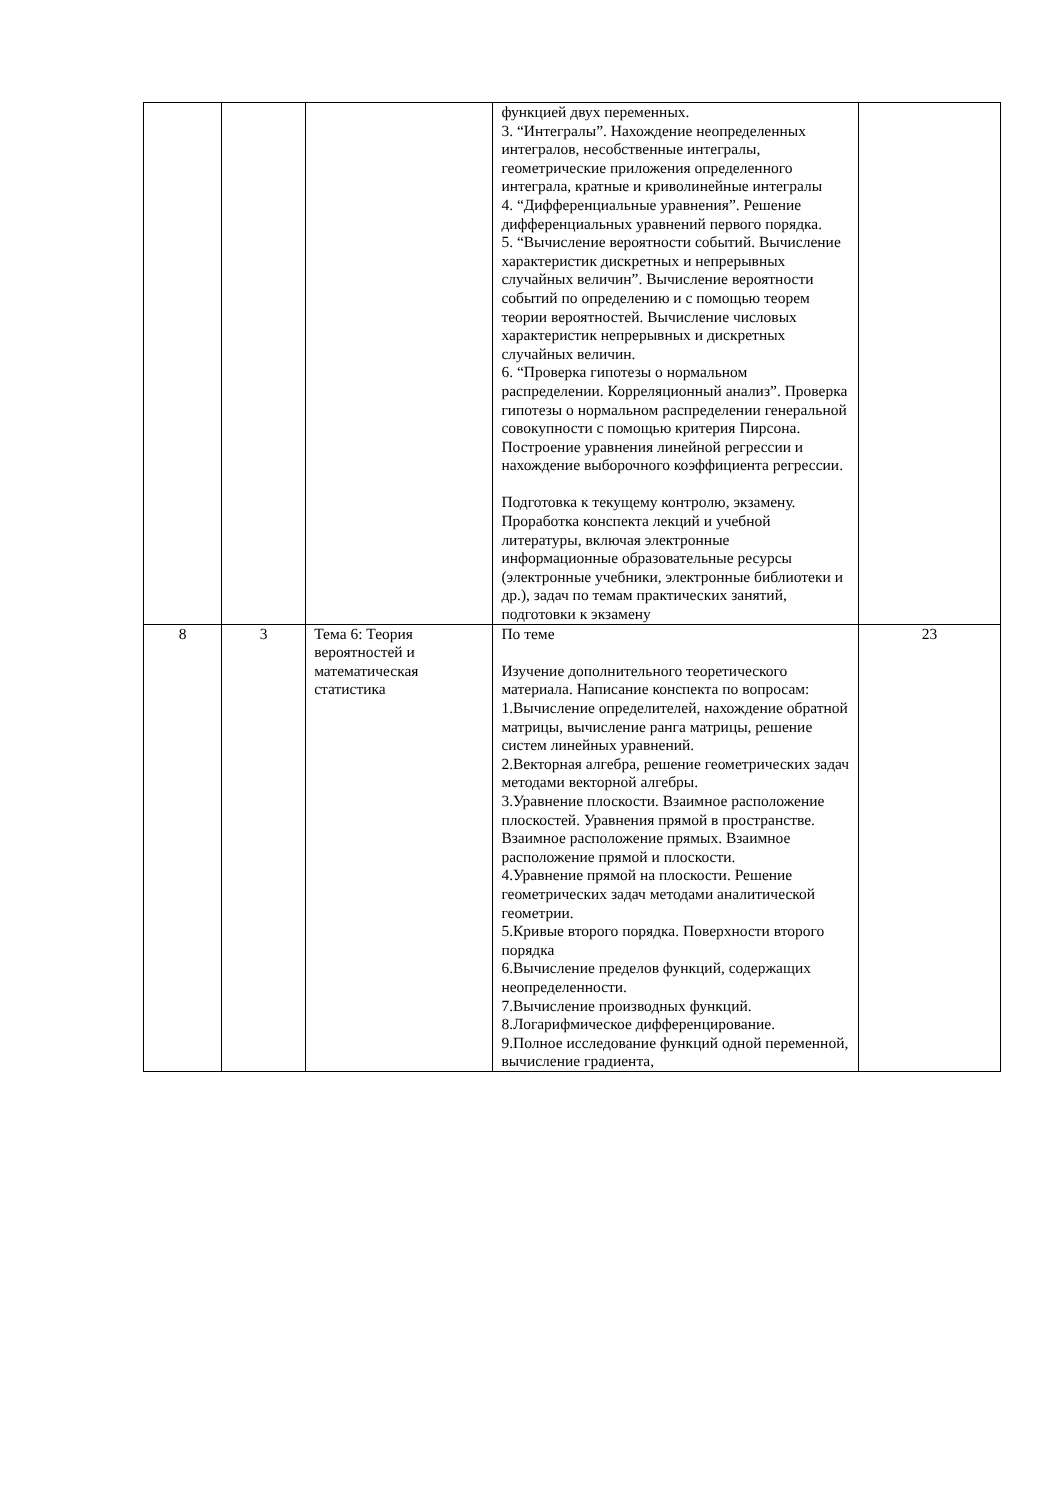| | | | функцией двух переменных. 3. “Интегралы”. Нахождение неопределенных интегралов, несобственные интегралы, геометрические приложения определенного интеграла, кратные и криволинейные интегралы 4. “Дифференциальные уравнения”. Решение дифференциальных уравнений первого порядка. 5. “Вычисление вероятности событий. Вычисление характеристик дискретных и непрерывных случайных величин”. Вычисление вероятности событий по определению и с помощью теорем теории вероятностей. Вычисление числовых характеристик непрерывных и дискретных случайных величин. 6. “Проверка гипотезы о нормальном распределении. Корреляционный анализ”. Проверка гипотезы о нормальном распределении генеральной совокупности с помощью критерия Пирсона. Построение уравнения линейной регрессии и нахождение выборочного коэффициента регрессии. Подготовка к текущему контролю, экзамену. Проработка конспекта лекций и учебной литературы, включая электронные информационные образовательные ресурсы (электронные учебники, электронные библиотеки и др.), задач по темам практических занятий, подготовки к экзамену | |
| 8 | 3 | Тема 6: Теория вероятностей и математическая статистика | По теме Изучение дополнительного теоретического материала. Написание конспекта по вопросам: 1.Вычисление определителей, нахождение обратной матрицы, вычисление ранга матрицы, решение систем линейных уравнений. 2.Векторная алгебра, решение геометрических задач методами векторной алгебры. 3.Уравнение плоскости. Взаимное расположение плоскостей. Уравнения прямой в пространстве. Взаимное расположение прямых. Взаимное расположение прямой и плоскости. 4.Уравнение прямой на плоскости. Решение геометрических задач методами аналитической геометрии. 5.Кривые второго порядка. Поверхности второго порядка 6.Вычисление пределов функций, содержащих неопределенности. 7.Вычисление производных функций. 8.Логарифмическое дифференцирование. 9.Полное исследование функций одной переменной, вычисление градиента, | 23 |